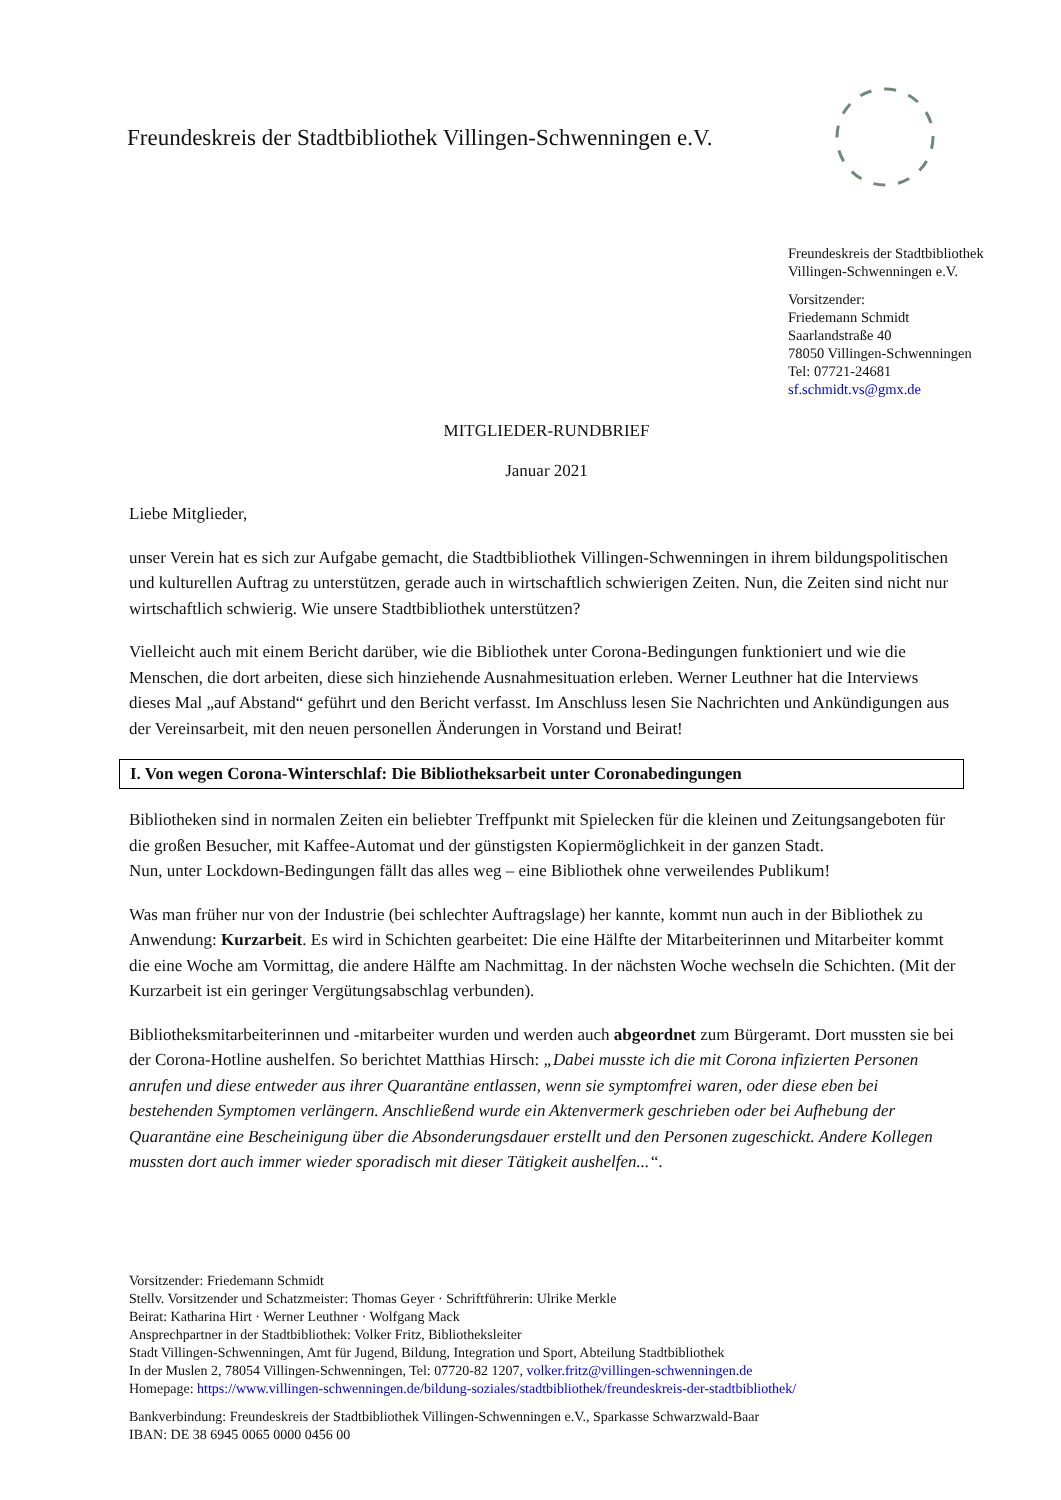Freundeskreis der Stadtbibliothek Villingen-Schwenningen e.V.
Freundeskreis der Stadtbibliothek
Villingen-Schwenningen e.V.
Vorsitzender:
Friedemann Schmidt
Saarlandstraße 40
78050 Villingen-Schwenningen
Tel: 07721-24681
sf.schmidt.vs@gmx.de
MITGLIEDER-RUNDBRIEF
Januar 2021
Liebe Mitglieder,
unser Verein hat es sich zur Aufgabe gemacht, die Stadtbibliothek Villingen-Schwenningen in ihrem bildungspolitischen und kulturellen Auftrag zu unterstützen, gerade auch in wirtschaftlich schwierigen Zeiten. Nun, die Zeiten sind nicht nur wirtschaftlich schwierig. Wie unsere Stadtbibliothek unterstützen?
Vielleicht auch mit einem Bericht darüber, wie die Bibliothek unter Corona-Bedingungen funktioniert und wie die Menschen, die dort arbeiten, diese sich hinziehende Ausnahmesituation erleben. Werner Leuthner hat die Interviews dieses Mal „auf Abstand“ geführt und den Bericht verfasst. Im Anschluss lesen Sie Nachrichten und Ankündigungen aus der Vereinsarbeit, mit den neuen personellen Änderungen in Vorstand und Beirat!
I. Von wegen Corona-Winterschlaf: Die Bibliotheksarbeit unter Coronabedingungen
Bibliotheken sind in normalen Zeiten ein beliebter Treffpunkt mit Spielecken für die kleinen und Zeitungsangeboten für die großen Besucher, mit Kaffee-Automat und der günstigsten Kopiermöglichkeit in der ganzen Stadt.
Nun, unter Lockdown-Bedingungen fällt das alles weg – eine Bibliothek ohne verweilendes Publikum!
Was man früher nur von der Industrie (bei schlechter Auftragslage) her kannte, kommt nun auch in der Bibliothek zu Anwendung: Kurzarbeit. Es wird in Schichten gearbeitet: Die eine Hälfte der Mitarbeiterinnen und Mitarbeiter kommt die eine Woche am Vormittag, die andere Hälfte am Nachmittag. In der nächsten Woche wechseln die Schichten. (Mit der Kurzarbeit ist ein geringer Vergütungsabschlag verbunden).
Bibliotheksmitarbeiterinnen und -mitarbeiter wurden und werden auch abgeordnet zum Bürgeramt. Dort mussten sie bei der Corona-Hotline aushelfen. So berichtet Matthias Hirsch: „Dabei musste ich die mit Corona infizierten Personen anrufen und diese entweder aus ihrer Quarantäne entlassen, wenn sie symptomfrei waren, oder diese eben bei bestehenden Symptomen verlängern. Anschließend wurde ein Aktenvermerk geschrieben oder bei Aufhebung der Quarantäne eine Bescheinigung über die Absonderungsdauer erstellt und den Personen zugeschickt. Andere Kollegen mussten dort auch immer wieder sporadisch mit dieser Tätigkeit aushelfen...“.
Vorsitzender: Friedemann Schmidt
Stellv. Vorsitzender und Schatzmeister: Thomas Geyer · Schriftführerin: Ulrike Merkle
Beirat: Katharina Hirt · Werner Leuthner · Wolfgang Mack
Ansprechpartner in der Stadtbibliothek: Volker Fritz, Bibliotheksleiter
Stadt Villingen-Schwenningen, Amt für Jugend, Bildung, Integration und Sport, Abteilung Stadtbibliothek
In der Muslen 2, 78054 Villingen-Schwenningen, Tel: 07720-82 1207, volker.fritz@villingen-schwenningen.de
Homepage: https://www.villingen-schwenningen.de/bildung-soziales/stadtbibliothek/freundeskreis-der-stadtbibliothek/
Bankverbindung: Freundeskreis der Stadtbibliothek Villingen-Schwenningen e.V., Sparkasse Schwarzwald-Baar
IBAN: DE 38 6945 0065 0000 0456 00